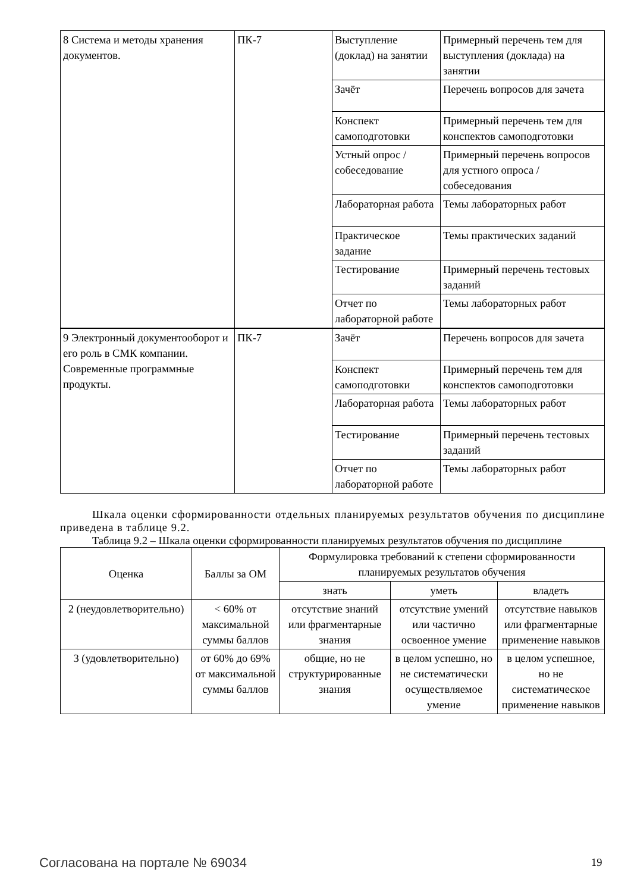| 8 Система и методы хранения документов. | ПК-7 | Выступление (доклад) на занятии | Примерный перечень тем для выступления (доклада) на занятии |
| | | Зачёт | Перечень вопросов для зачета |
| | | Конспект самоподготовки | Примерный перечень тем для конспектов самоподготовки |
| | | Устный опрос / собеседование | Примерный перечень вопросов для устного опроса / собеседования |
| | | Лабораторная работа | Темы лабораторных работ |
| | | Практическое задание | Темы практических заданий |
| | | Тестирование | Примерный перечень тестовых заданий |
| | | Отчет по лабораторной работе | Темы лабораторных работ |
| 9 Электронный документооборот и его роль в СМК компании. Современные программные продукты. | ПК-7 | Зачёт | Перечень вопросов для зачета |
| | | Конспект самоподготовки | Примерный перечень тем для конспектов самоподготовки |
| | | Лабораторная работа | Темы лабораторных работ |
| | | Тестирование | Примерный перечень тестовых заданий |
| | | Отчет по лабораторной работе | Темы лабораторных работ |
Шкала оценки сформированности отдельных планируемых результатов обучения по дисциплине приведена в таблице 9.2.
Таблица 9.2 – Шкала оценки сформированности планируемых результатов обучения по дисциплине
| Оценка | Баллы за ОМ | Формулировка требований к степени сформированности планируемых результатов обучения | | |
| --- | --- | --- | --- | --- |
| | | знать | уметь | владеть |
| 2 (неудовлетворительно) | < 60% от максимальной суммы баллов | отсутствие знаний или фрагментарные знания | отсутствие умений или частично освоенное умение | отсутствие навыков или фрагментарные применение навыков |
| 3 (удовлетворительно) | от 60% до 69% от максимальной суммы баллов | общие, но не структурированные знания | в целом успешно, но не систематически осуществляемое умение | в целом успешное, но не систематическое применение навыков |
Согласована на портале № 69034 19